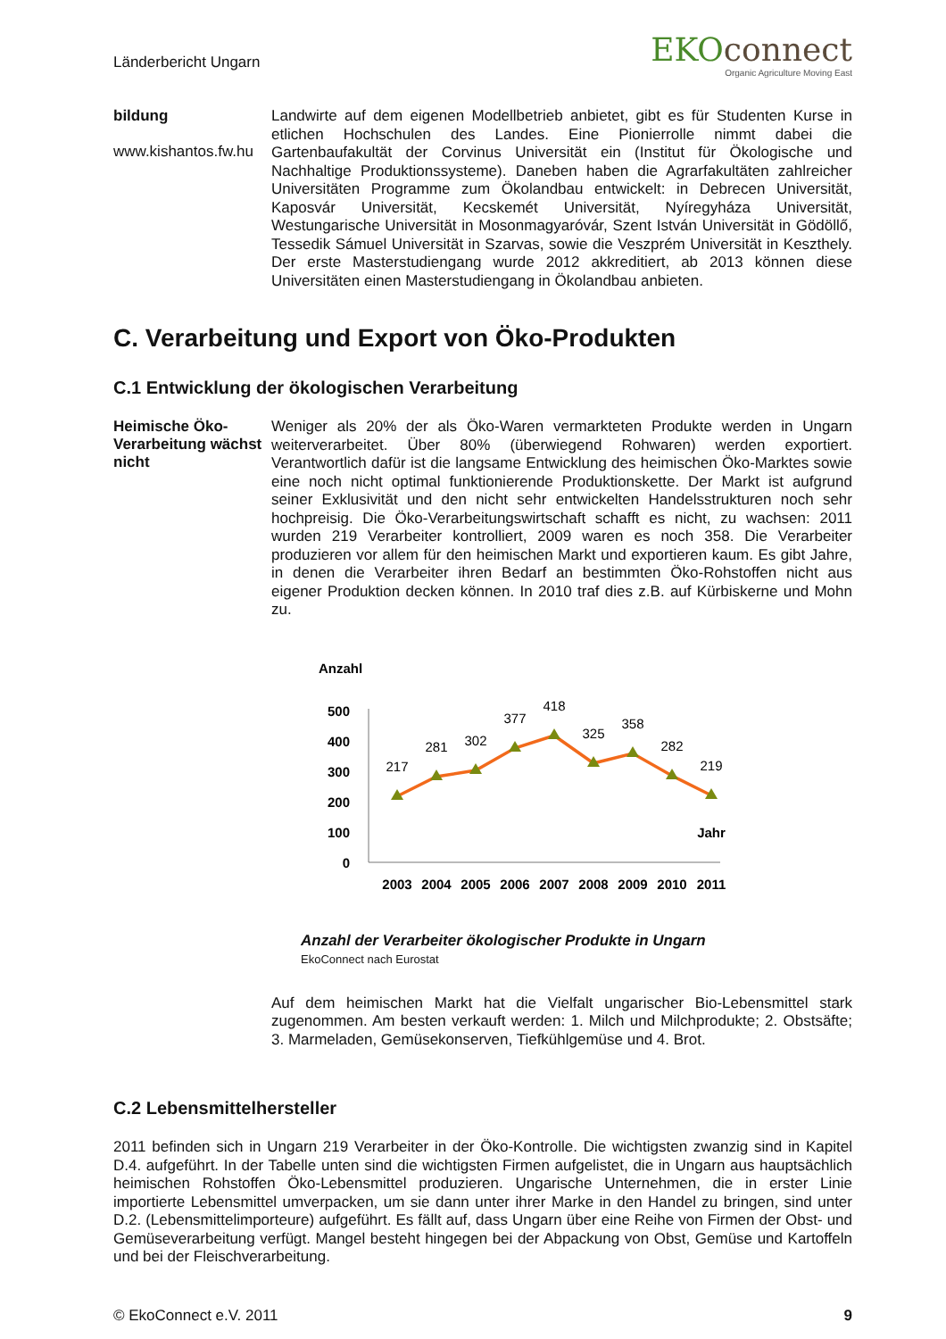Länderbericht Ungarn
EKOconnect
Organic Agriculture Moving East
bildung
www.kishantos.fw.hu
Landwirte auf dem eigenen Modellbetrieb anbietet, gibt es für Studenten Kurse in etlichen Hochschulen des Landes. Eine Pionierrolle nimmt dabei die Gartenbaufakultät der Corvinus Universität ein (Institut für Ökologische und Nachhaltige Produktionssysteme). Daneben haben die Agrarfakultäten zahlreicher Universitäten Programme zum Ökolandbau entwickelt: in Debrecen Universität, Kaposvár Universität, Kecskemét Universität, Nyíregyháza Universität, Westungarische Universität in Mosonmagyaróvár, Szent István Universität in Gödöllő, Tessedik Sámuel Universität in Szarvas, sowie die Veszprém Universität in Keszthely. Der erste Masterstudiengang wurde 2012 akkreditiert, ab 2013 können diese Universitäten einen Masterstudiengang in Ökolandbau anbieten.
C. Verarbeitung und Export von Öko-Produkten
C.1 Entwicklung der ökologischen Verarbeitung
Heimische Öko-Verarbeitung wächst nicht
Weniger als 20% der als Öko-Waren vermarkteten Produkte werden in Ungarn weiterverarbeitet. Über 80% (überwiegend Rohwaren) werden exportiert. Verantwortlich dafür ist die langsame Entwicklung des heimischen Öko-Marktes sowie eine noch nicht optimal funktionierende Produktionskette. Der Markt ist aufgrund seiner Exklusivität und den nicht sehr entwickelten Handelsstrukturen noch sehr hochpreisig. Die Öko-Verarbeitungswirtschaft schafft es nicht, zu wachsen: 2011 wurden 219 Verarbeiter kontrolliert, 2009 waren es noch 358. Die Verarbeiter produzieren vor allem für den heimischen Markt und exportieren kaum. Es gibt Jahre, in denen die Verarbeiter ihren Bedarf an bestimmten Öko-Rohstoffen nicht aus eigener Produktion decken können. In 2010 traf dies z.B. auf Kürbiskerne und Mohn zu.
Anzahl
500
400
300
200
100
0
217
281
302
377
418
325
358
282
219
Jahr
2003
2004
2005
2006
2007
2008
2009
2010
2011
Anzahl der Verarbeiter ökologischer Produkte in Ungarn
EkoConnect nach Eurostat
Auf dem heimischen Markt hat die Vielfalt ungarischer Bio-Lebensmittel stark zugenommen. Am besten verkauft werden: 1. Milch und Milchprodukte; 2. Obstsäfte; 3. Marmeladen, Gemüsekonserven, Tiefkühlgemüse und 4. Brot.
C.2 Lebensmittelhersteller
2011 befinden sich in Ungarn 219 Verarbeiter in der Öko-Kontrolle. Die wichtigsten zwanzig sind in Kapitel D.4. aufgeführt. In der Tabelle unten sind die wichtigsten Firmen aufgelistet, die in Ungarn aus hauptsächlich heimischen Rohstoffen Öko-Lebensmittel produzieren. Ungarische Unternehmen, die in erster Linie importierte Lebensmittel umverpacken, um sie dann unter ihrer Marke in den Handel zu bringen, sind unter D.2. (Lebensmittelimporteure) aufgeführt. Es fällt auf, dass Ungarn über eine Reihe von Firmen der Obst- und Gemüseverarbeitung verfügt. Mangel besteht hingegen bei der Abpackung von Obst, Gemüse und Kartoffeln und bei der Fleischverarbeitung.
© EkoConnect e.V. 2011 9